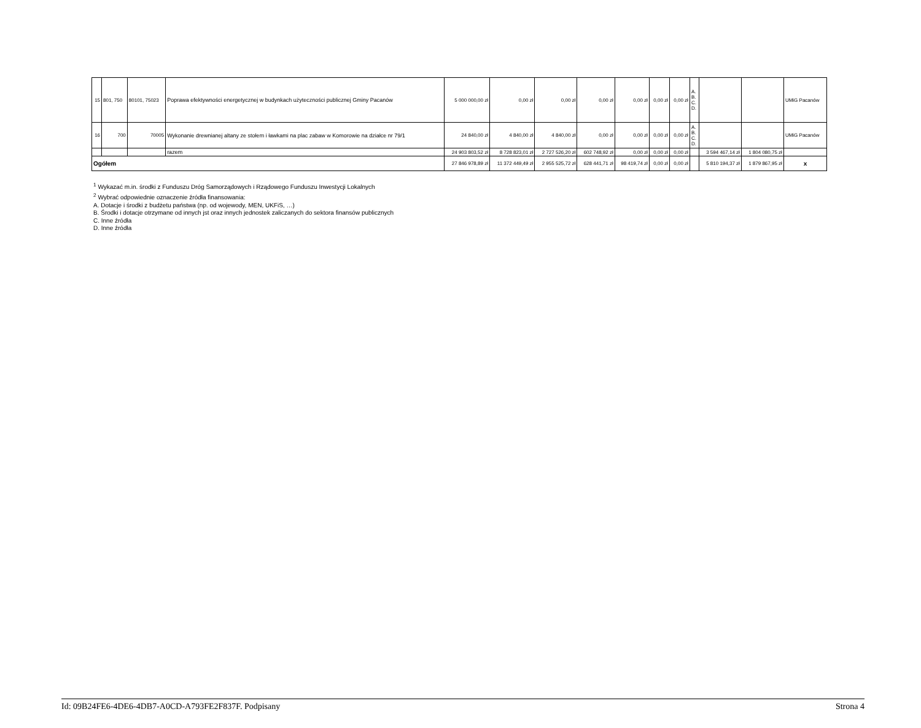| 15 | 801, 750 | 80101, 75023 | Poprawa efektywności energetycznej w budynkach użyteczności publicznej Gminy Pacanów | 5 000 000,00 zł | 0,00 zł | 0,00 zł | 0,00 zł | 0,00 zł | 0,00 zł | 0,00 zł | A. B. C. D. | | | UMiG Pacanów |
| 16 | 700 | 70005 | Wykonanie drewnianej altany ze stołem i ławkami na plac zabaw w Komorowie na działce nr 79/1 | 24 840,00 zł | 4 840,00 zł | 4 840,00 zł | 0,00 zł | 0,00 zł | 0,00 zł | 0,00 zł | A. B. C. D. | | | UMiG Pacanów |
| | | | razem | 24 903 803,52 zł | 8 728 823,01 zł | 2 727 526,20 zł | 602 748,92 zł | 0,00 zł | 0,00 zł | 0,00 zł | | 3 594 467,14 zł | 1 804 080,75 zł | |
| Ogółem | | | | 27 846 978,89 zł | 11 372 449,49 zł | 2 955 525,72 zł | 628 441,71 zł | 98 419,74 zł | 0,00 zł | 0,00 zł | | 5 810 194,37 zł | 1 879 867,95 zł | x |
<sup>1</sup> Wykazać m.in. środki z Funduszu Dróg Samorządowych i Rządowego Funduszu Inwestycji Lokalnych
<sup>2</sup> Wybrać odpowiednie oznaczenie źródła finansowania:
A. Dotacje i środki z budżetu państwa (np. od wojewody, MEN, UKFiS, …)
B. Środki i dotacje otrzymane od innych jst oraz innych jednostek zaliczanych do sektora finansów publicznych
C. Inne źródła
D. Inne źródła
Id: 09B24FE6-4DE6-4DB7-A0CD-A793FE2F837F. Podpisany Strona 4